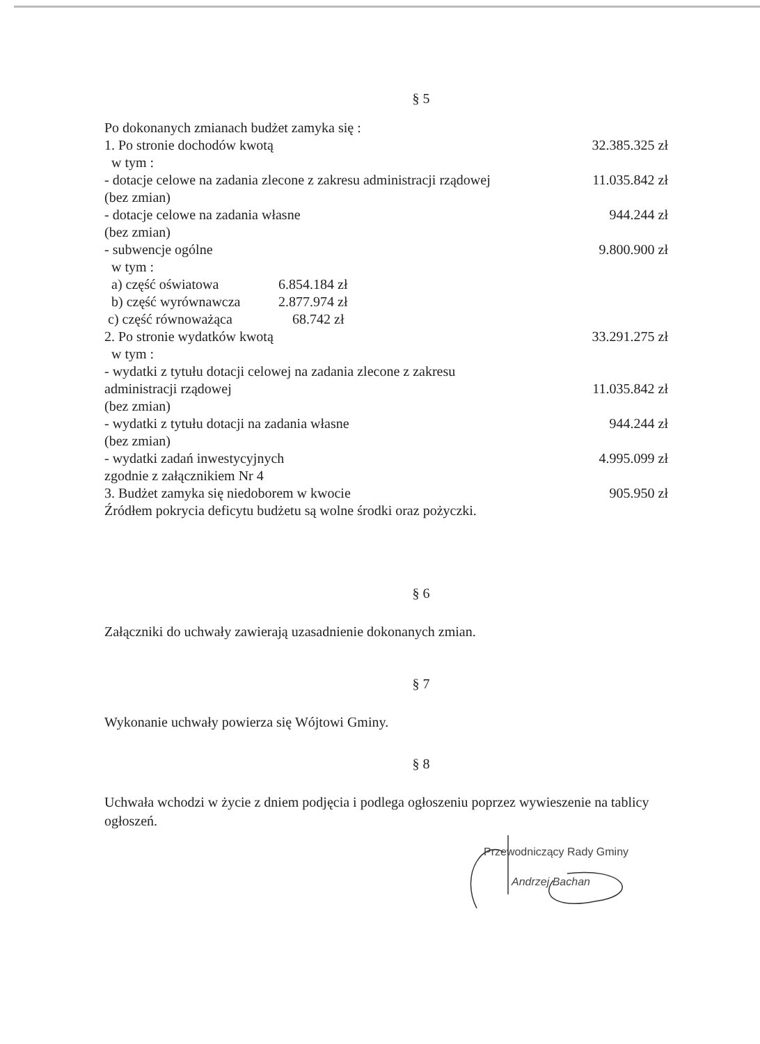§ 5
| Po dokonanych zmianach budżet zamyka się : | | |
| 1. Po stronie dochodów kwotą | | 32.385.325 zł |
| w tym : | | |
| - dotacje celowe na zadania zlecone z zakresu administracji rządowej | | 11.035.842 zł |
| (bez zmian) | | |
| - dotacje celowe na zadania własne | | 944.244 zł |
| (bez zmian) | | |
| - subwencje ogólne | | 9.800.900 zł |
| w tym : | | |
| a) część oświatowa | 6.854.184 zł | |
| b) część wyrównawcza | 2.877.974 zł | |
| c) część równoważąca | 68.742 zł | |
| 2. Po stronie wydatków kwotą | | 33.291.275 zł |
| w tym : | | |
| - wydatki z tytułu dotacji celowej na zadania zlecone z zakresu | | |
| administracji rządowej | | 11.035.842 zł |
| (bez zmian) | | |
| - wydatki z tytułu dotacji na zadania własne | | 944.244 zł |
| (bez zmian) | | |
| - wydatki zadań inwestycyjnych | | 4.995.099 zł |
| zgodnie z załącznikiem Nr 4 | | |
| 3. Budżet zamyka się niedoborem w kwocie | | 905.950 zł |
| Źródłem pokrycia deficytu budżetu są wolne środki oraz pożyczki. | | |
§ 6
Załączniki do uchwały zawierają uzasadnienie dokonanych zmian.
§ 7
Wykonanie uchwały powierza się Wójtowi Gminy.
§ 8
Uchwała wchodzi w życie z dniem podjęcia i podlega ogłoszeniu poprzez wywieszenie na tablicy ogłoszeń.
Przewodniczący Rady Gminy
Andrzej Bachan